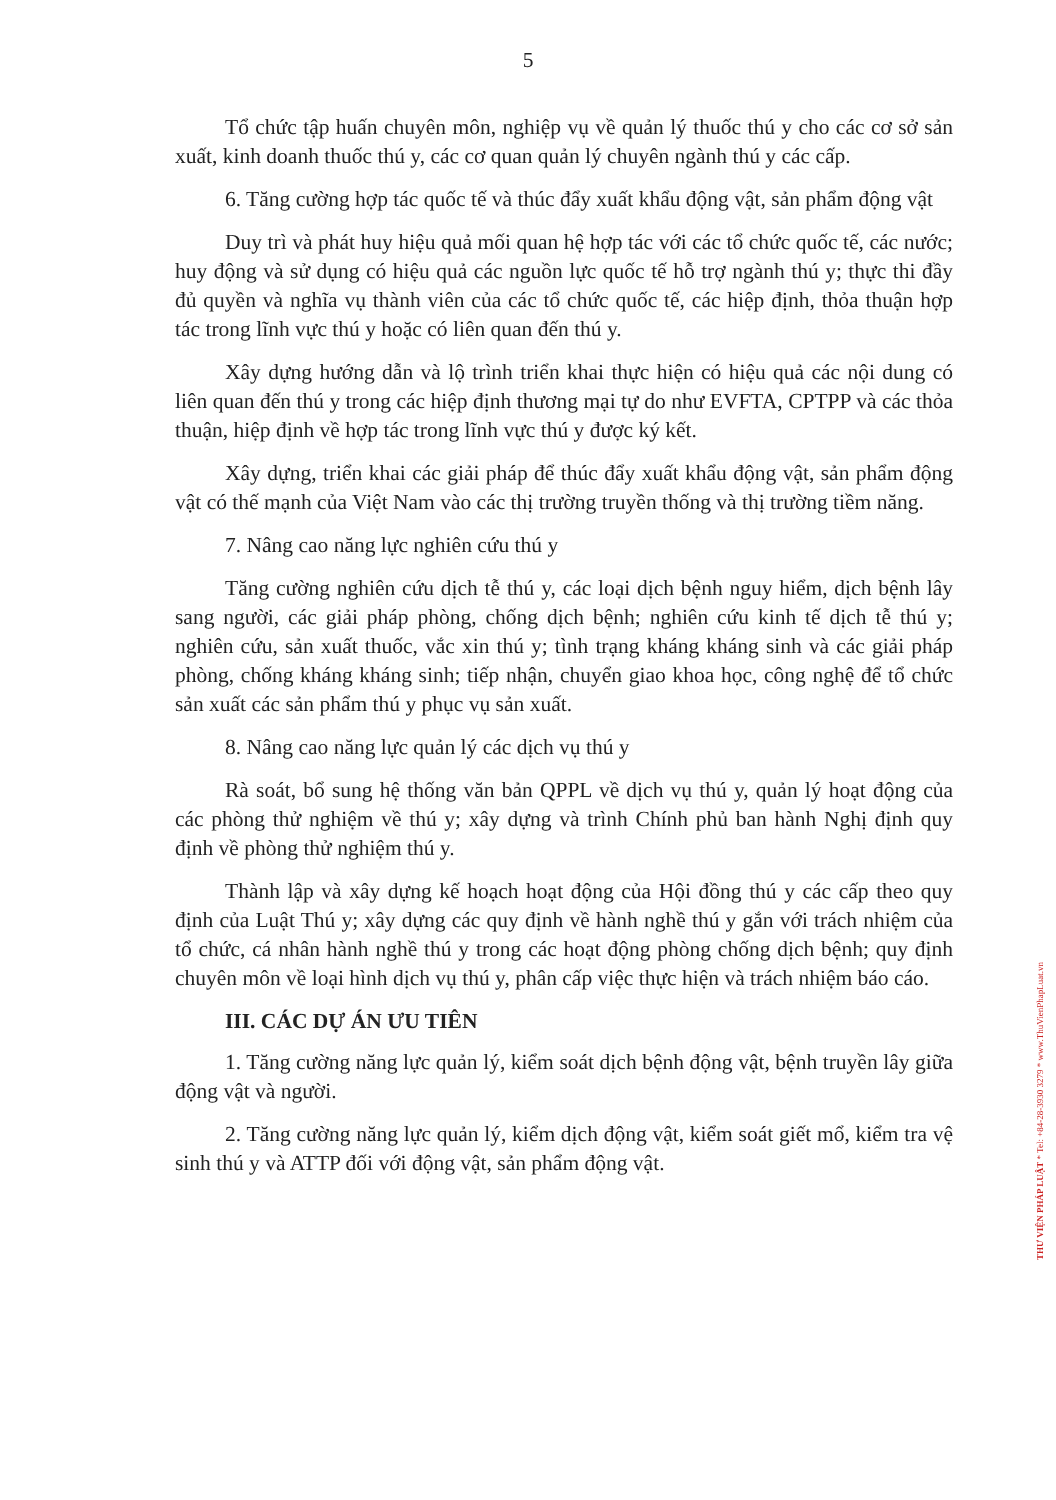5
Tổ chức tập huấn chuyên môn, nghiệp vụ về quản lý thuốc thú y cho các cơ sở sản xuất, kinh doanh thuốc thú y, các cơ quan quản lý chuyên ngành thú y các cấp.
6. Tăng cường hợp tác quốc tế và thúc đẩy xuất khẩu động vật, sản phẩm động vật
Duy trì và phát huy hiệu quả mối quan hệ hợp tác với các tổ chức quốc tế, các nước; huy động và sử dụng có hiệu quả các nguồn lực quốc tế hỗ trợ ngành thú y; thực thi đầy đủ quyền và nghĩa vụ thành viên của các tổ chức quốc tế, các hiệp định, thỏa thuận hợp tác trong lĩnh vực thú y hoặc có liên quan đến thú y.
Xây dựng hướng dẫn và lộ trình triển khai thực hiện có hiệu quả các nội dung có liên quan đến thú y trong các hiệp định thương mại tự do như EVFTA, CPTPP và các thỏa thuận, hiệp định về hợp tác trong lĩnh vực thú y được ký kết.
Xây dựng, triển khai các giải pháp để thúc đẩy xuất khẩu động vật, sản phẩm động vật có thế mạnh của Việt Nam vào các thị trường truyền thống và thị trường tiềm năng.
7. Nâng cao năng lực nghiên cứu thú y
Tăng cường nghiên cứu dịch tễ thú y, các loại dịch bệnh nguy hiểm, dịch bệnh lây sang người, các giải pháp phòng, chống dịch bệnh; nghiên cứu kinh tế dịch tễ thú y; nghiên cứu, sản xuất thuốc, vắc xin thú y; tình trạng kháng kháng sinh và các giải pháp phòng, chống kháng kháng sinh; tiếp nhận, chuyển giao khoa học, công nghệ để tổ chức sản xuất các sản phẩm thú y phục vụ sản xuất.
8. Nâng cao năng lực quản lý các dịch vụ thú y
Rà soát, bổ sung hệ thống văn bản QPPL về dịch vụ thú y, quản lý hoạt động của các phòng thử nghiệm về thú y; xây dựng và trình Chính phủ ban hành Nghị định quy định về phòng thử nghiệm thú y.
Thành lập và xây dựng kế hoạch hoạt động của Hội đồng thú y các cấp theo quy định của Luật Thú y; xây dựng các quy định về hành nghề thú y gắn với trách nhiệm của tổ chức, cá nhân hành nghề thú y trong các hoạt động phòng chống dịch bệnh; quy định chuyên môn về loại hình dịch vụ thú y, phân cấp việc thực hiện và trách nhiệm báo cáo.
III. CÁC DỰ ÁN ƯU TIÊN
1. Tăng cường năng lực quản lý, kiểm soát dịch bệnh động vật, bệnh truyền lây giữa động vật và người.
2. Tăng cường năng lực quản lý, kiểm dịch động vật, kiểm soát giết mổ, kiểm tra vệ sinh thú y và ATTP đối với động vật, sản phẩm động vật.
THƯ VIỆN PHÁP LUẬT * Tel: +84-28-3930 3279 * www.ThuVienPhapLuat.vn